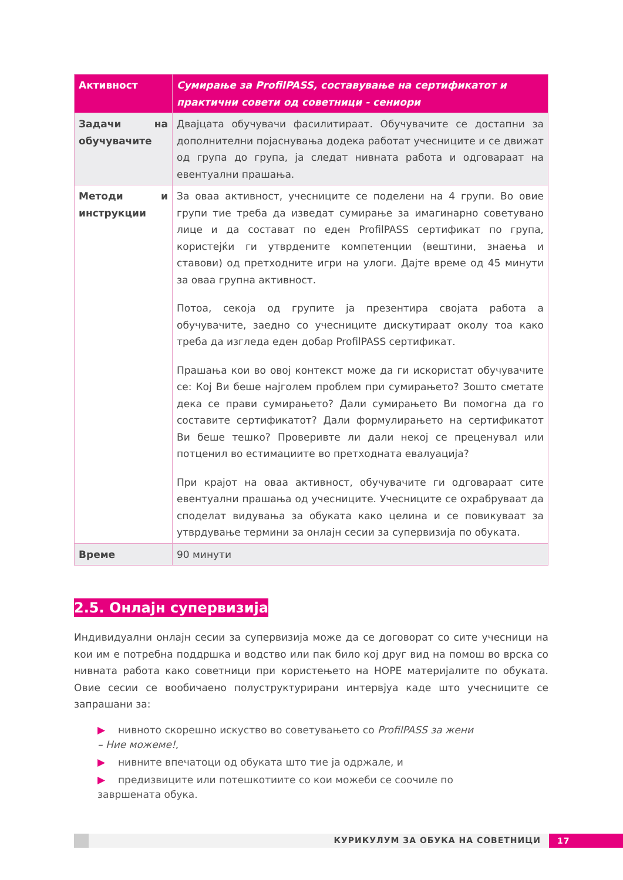| Активност | Сумирање за ProfilPASS, составување на сертификатот и практични совети од советници - сениори |
| --- | --- |
| Задачи на обучувачите | Двајцата обучувачи фасилитираат. Обучувачите се достапни за дополнителни појаснувања додека работат учесниците и се движат од група до група, ја следат нивната работа и одговараат на евентуални прашања. |
| Методи и инструкции | За оваа активност, учесниците се поделени на 4 групи. Во овие групи тие треба да изведат сумирање за имагинарно советувано лице и да состават по еден ProfilPASS сертификат по група, користејќи ги утврдените компетенции (вештини, знаења и ставови) од претходните игри на улоги. Дајте време од 45 минути за оваа групна активност. Потоа, секоја од групите ја презентира својата работа а обучувачите, заедно со учесниците дискутираат околу тоа како треба да изгледа еден добар ProfilPASS сертификат. Прашања кои во овој контекст може да ги искористат обучувачите се: Кој Ви беше најголем проблем при сумирањето? Зошто сметате дека се прави сумирањето? Дали сумирањето Ви помогна да го составите сертификатот? Дали формулирањето на сертификатот Ви беше тешко? Проверивте ли дали некој се преценувал или потценил во естимациите во претходната евалуација? При крајот на оваа активност, обучувачите ги одговараат сите евентуални прашања од учесниците. Учесниците се охрабруваат да споделат видувања за обуката како целина и се повикуваат за утврдување термини за онлајн сесии за супервизија по обуката. |
| Време | 90 минути |
2.5. Онлајн супервизија
Индивидуални онлајн сесии за супервизија може да се договорат со сите учесници на кои им е потребна поддршка и водство или пак било кој друг вид на помош во врска со нивната работа како советници при користењето на HOPE материјалите по обуката. Овие сесии се вообичаено полуструктурирани интервјуа каде што учесниците се запрашани за:
▶ нивното скорешно искуство во советувањето со ProfilPASS за жени – Ние можеме!,
▶ нивните впечатоци од обуката што тие ја одржале, и
▶ предизвиците или потешкотиите со кои можеби се соочиле по завршената обука.
КУРИКУЛУМ ЗА ОБУКА НА СОВЕТНИЦИ
17